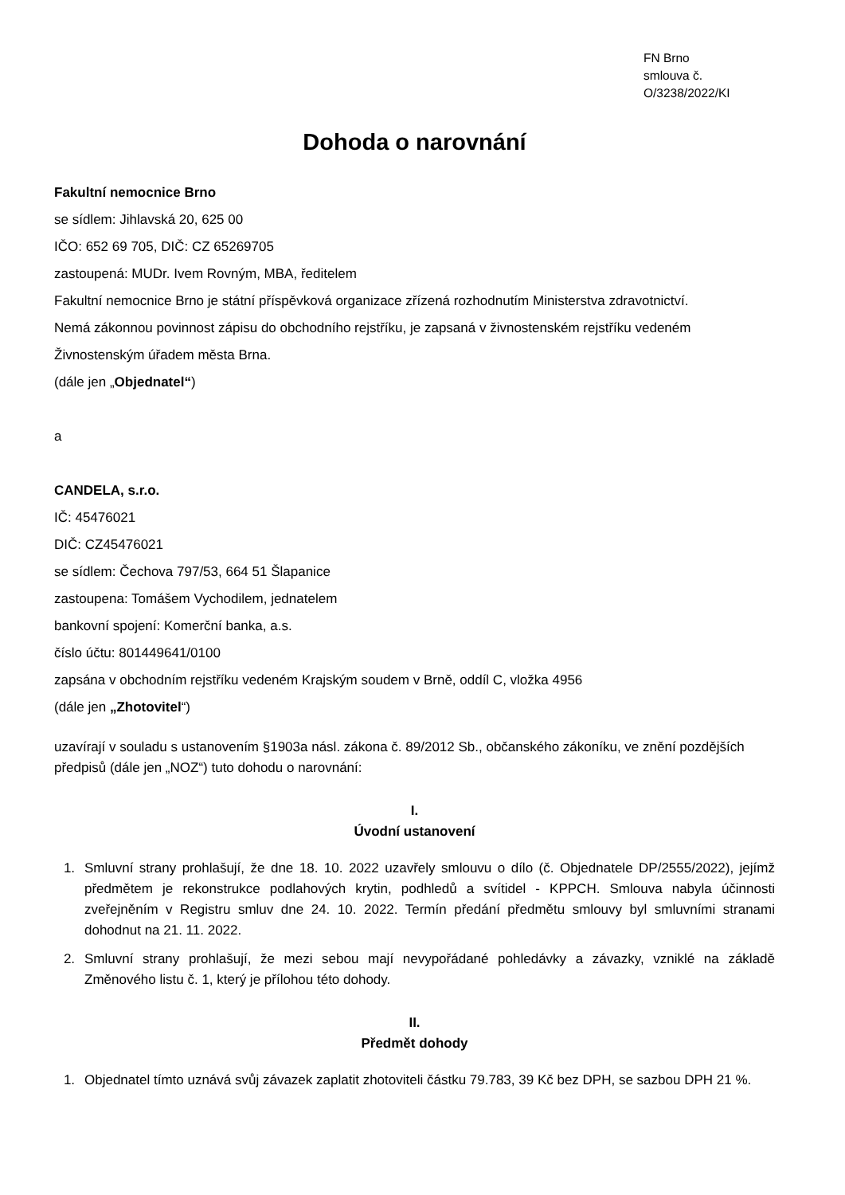FN Brno
smlouva č. O/3238/2022/KI
Dohoda o narovnání
Fakultní nemocnice Brno
se sídlem: Jihlavská 20, 625 00
IČO: 652 69 705, DIČ: CZ 65269705
zastoupená: MUDr. Ivem Rovným, MBA, ředitelem
Fakultní nemocnice Brno je státní příspěvková organizace zřízená rozhodnutím Ministerstva zdravotnictví.
Nemá zákonnou povinnost zápisu do obchodního rejstříku, je zapsaná v živnostenském rejstříku vedeném
Živnostenským úřadem města Brna.
(dále jen „Objednatel“)
a
CANDELA, s.r.o.
IČ: 45476021
DIČ: CZ45476021
se sídlem: Čechova 797/53, 664 51 Šlapanice
zastoupena: Tomášem Vychodilem, jednatelem
bankovní spojení: Komerční banka, a.s.
číslo účtu: 801449641/0100
zapsána v obchodním rejstříku vedeném Krajským soudem v Brně, oddíl C, vložka 4956
(dále jen „Zhotovitel“)
uzavírají v souladu s ustanovením §1903a násl. zákona č. 89/2012 Sb., občanského zákoníku, ve znění pozdějších předpisů (dále jen „NOZ“) tuto dohodu o narovnání:
I.
Úvodní ustanovení
1. Smluvní strany prohlašují, že dne 18. 10. 2022 uzavřely smlouvu o dílo (č. Objednatele DP/2555/2022), jejímž předmětem je rekonstrukce podlahových krytin, podhledů a svítidel - KPPCH. Smlouva nabyla účinnosti zveřejněním v Registru smluv dne 24. 10. 2022. Termín předání předmětu smlouvy byl smluvními stranami dohodnut na 21. 11. 2022.
2. Smluvní strany prohlašují, že mezi sebou mají nevypořádané pohledávky a závazky, vzniklé na základě Změnového listu č. 1, který je přílohou této dohody.
II.
Předmět dohody
1. Objednatel tímto uznává svůj závazek zaplatit zhotoviteli částku 79.783, 39 Kč bez DPH, se sazbou DPH 21 %.